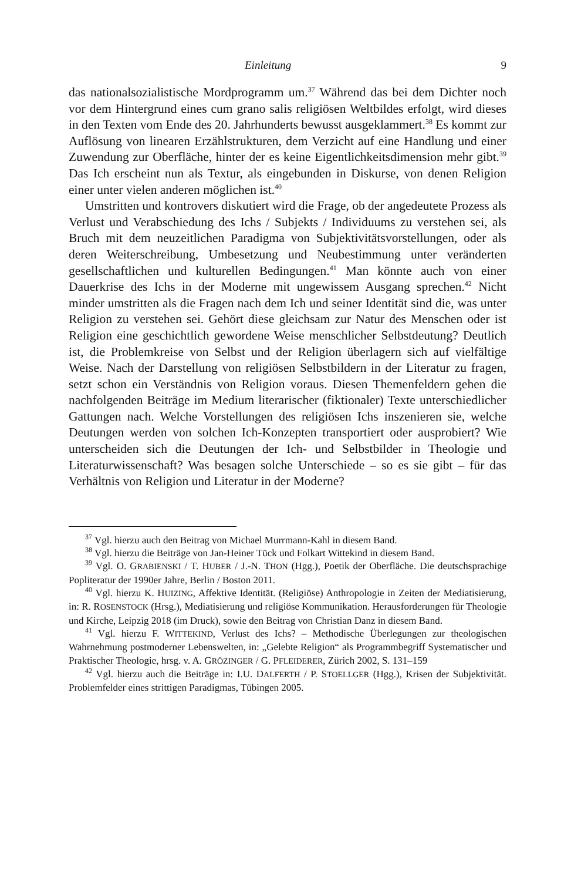Einleitung 9
das nationalsozialistische Mordprogramm um.<sup>37</sup> Während das bei dem Dichter noch vor dem Hintergrund eines cum grano salis religiösen Weltbildes erfolgt, wird dieses in den Texten vom Ende des 20. Jahrhunderts bewusst ausgeklammert.<sup>38</sup> Es kommt zur Auflösung von linearen Erzählstrukturen, dem Verzicht auf eine Handlung und einer Zuwendung zur Oberfläche, hinter der es keine Eigentlichkeitsdimension mehr gibt.<sup>39</sup> Das Ich erscheint nun als Textur, als eingebunden in Diskurse, von denen Religion einer unter vielen anderen möglichen ist.<sup>40</sup>
Umstritten und kontrovers diskutiert wird die Frage, ob der angedeutete Prozess als Verlust und Verabschiedung des Ichs / Subjekts / Individuums zu verstehen sei, als Bruch mit dem neuzeitlichen Paradigma von Subjektivitätsvorstellungen, oder als deren Weiterschreibung, Umbesetzung und Neubestimmung unter veränderten gesellschaftlichen und kulturellen Bedingungen.<sup>41</sup> Man könnte auch von einer Dauerkrise des Ichs in der Moderne mit ungewissem Ausgang sprechen.<sup>42</sup> Nicht minder umstritten als die Fragen nach dem Ich und seiner Identität sind die, was unter Religion zu verstehen sei. Gehört diese gleichsam zur Natur des Menschen oder ist Religion eine geschichtlich gewordene Weise menschlicher Selbstdeutung? Deutlich ist, die Problemkreise von Selbst und der Religion überlagern sich auf vielfältige Weise. Nach der Darstellung von religiösen Selbstbildern in der Literatur zu fragen, setzt schon ein Verständnis von Religion voraus. Diesen Themenfeldern gehen die nachfolgenden Beiträge im Medium literarischer (fiktionaler) Texte unterschiedlicher Gattungen nach. Welche Vorstellungen des religiösen Ichs inszenieren sie, welche Deutungen werden von solchen Ich-Konzepten transportiert oder ausprobiert? Wie unterscheiden sich die Deutungen der Ich- und Selbstbilder in Theologie und Literaturwissenschaft? Was besagen solche Unterschiede – so es sie gibt – für das Verhältnis von Religion und Literatur in der Moderne?
<sup>37</sup> Vgl. hierzu auch den Beitrag von Michael Murrmann-Kahl in diesem Band.
<sup>38</sup> Vgl. hierzu die Beiträge von Jan-Heiner Tück und Folkart Wittekind in diesem Band.
<sup>39</sup> Vgl. O. GRABIENSKI / T. HUBER / J.-N. THON (Hgg.), Poetik der Oberfläche. Die deutschsprachige Popliteratur der 1990er Jahre, Berlin / Boston 2011.
<sup>40</sup> Vgl. hierzu K. HUIZING, Affektive Identität. (Religiöse) Anthropologie in Zeiten der Mediatisierung, in: R. ROSENSTOCK (Hrsg.), Mediatisierung und religiöse Kommunikation. Herausforderungen für Theologie und Kirche, Leipzig 2018 (im Druck), sowie den Beitrag von Christian Danz in diesem Band.
<sup>41</sup> Vgl. hierzu F. WITTEKIND, Verlust des Ichs? – Methodische Überlegungen zur theologischen Wahrnehmung postmoderner Lebenswelten, in: „Gelebte Religion“ als Programmbegriff Systematischer und Praktischer Theologie, hrsg. v. A. GRÖZINGER / G. PFLEIDERER, Zürich 2002, S. 131–159
<sup>42</sup> Vgl. hierzu auch die Beiträge in: I.U. DALFERTH / P. STOELLGER (Hgg.), Krisen der Subjektivität. Problemfelder eines strittigen Paradigmas, Tübingen 2005.